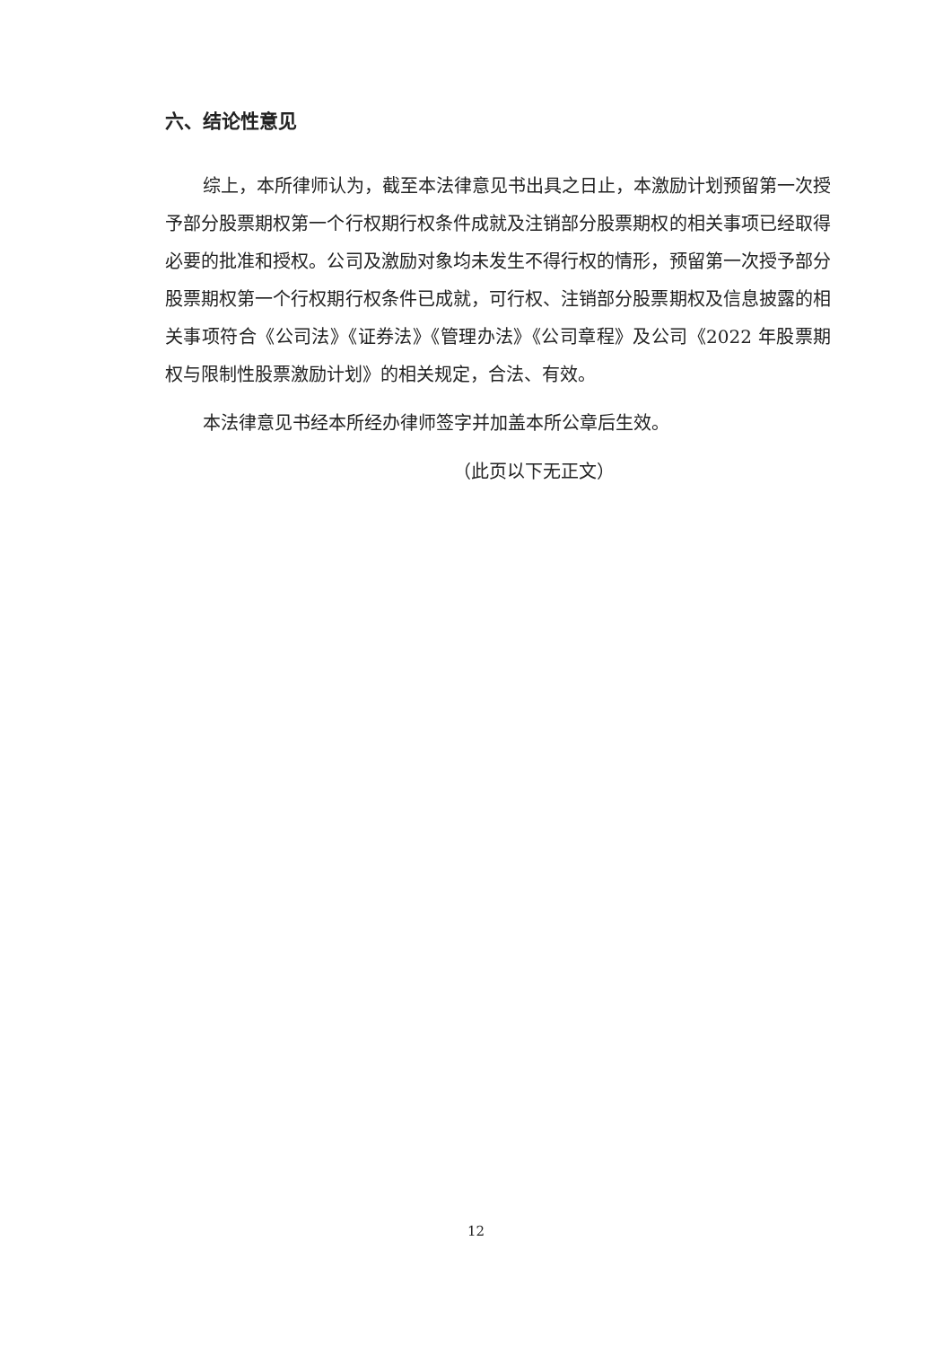六、结论性意见
综上，本所律师认为，截至本法律意见书出具之日止，本激励计划预留第一次授予部分股票期权第一个行权期行权条件成就及注销部分股票期权的相关事项已经取得必要的批准和授权。公司及激励对象均未发生不得行权的情形，预留第一次授予部分股票期权第一个行权期行权条件已成就，可行权、注销部分股票期权及信息披露的相关事项符合《公司法》《证券法》《管理办法》《公司章程》及公司《2022 年股票期权与限制性股票激励计划》的相关规定，合法、有效。
本法律意见书经本所经办律师签字并加盖本所公章后生效。
（此页以下无正文）
12